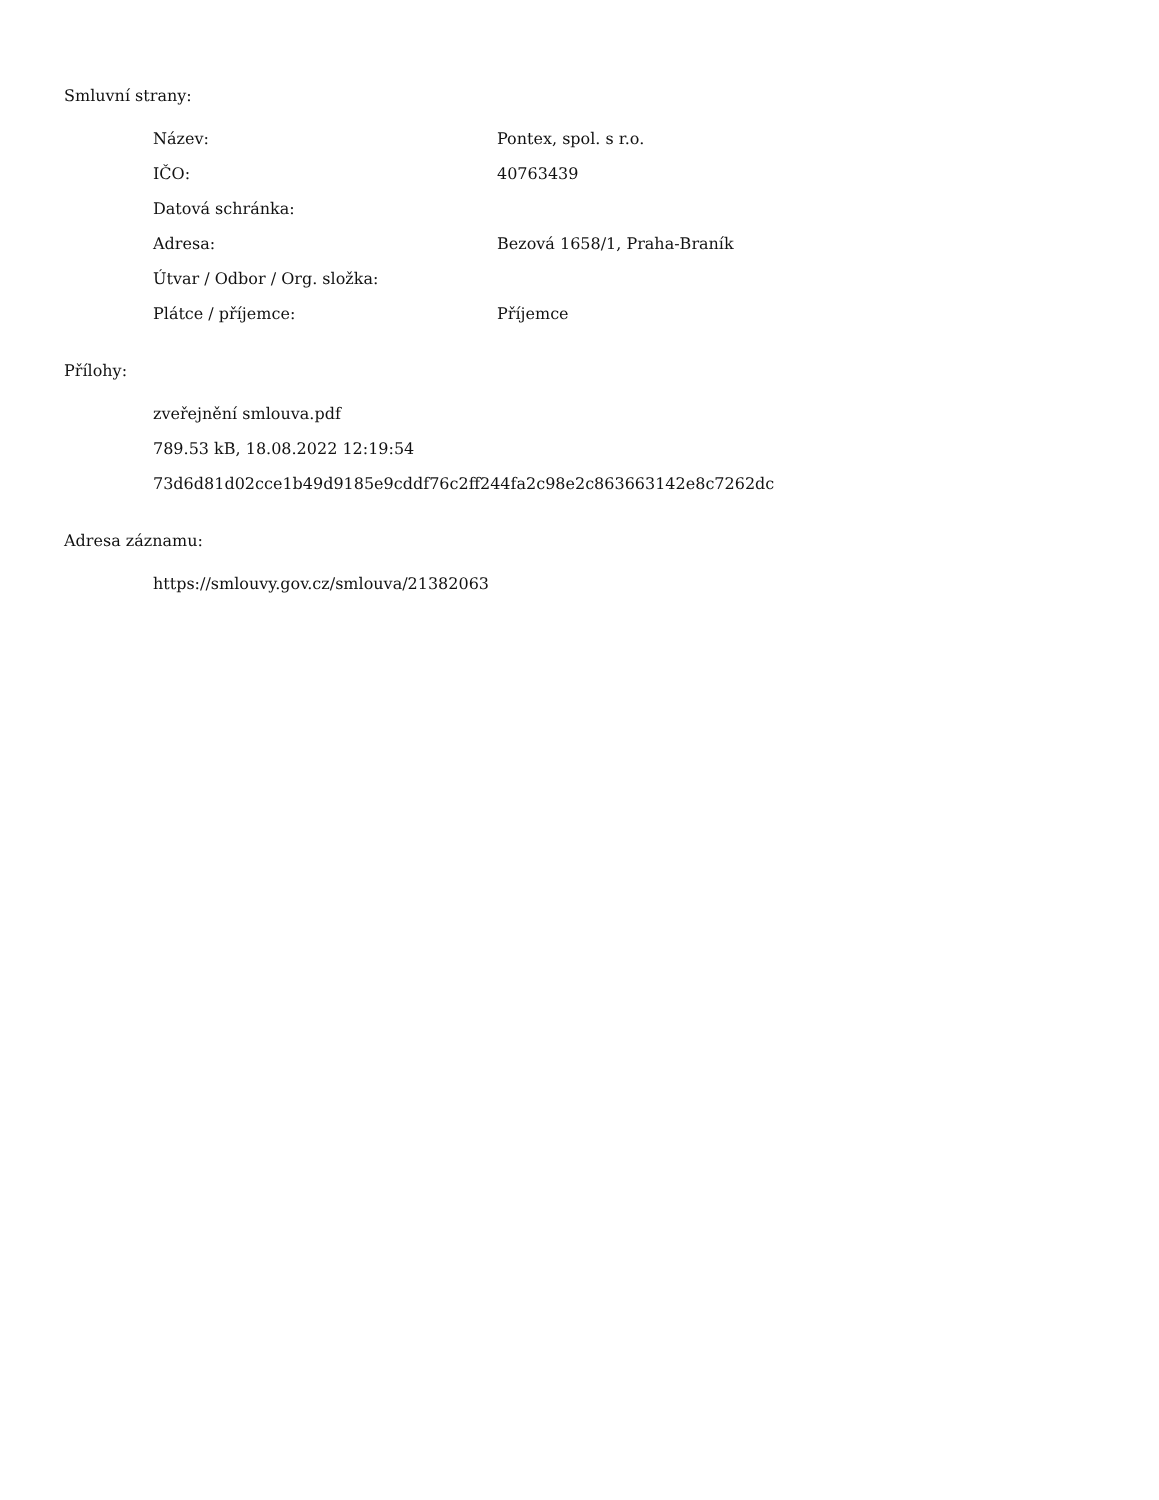Smluvní strany:
| Název: | Pontex, spol. s r.o. |
| IČO: | 40763439 |
| Datová schránka: | |
| Adresa: | Bezová 1658/1, Praha-Braník |
| Útvar / Odbor / Org. složka: | |
| Plátce / příjemce: | Příjemce |
Přílohy:
zveřejnění smlouva.pdf
789.53 kB, 18.08.2022 12:19:54
73d6d81d02cce1b49d9185e9cddf76c2ff244fa2c98e2c863663142e8c7262dc
Adresa záznamu:
https://smlouvy.gov.cz/smlouva/21382063